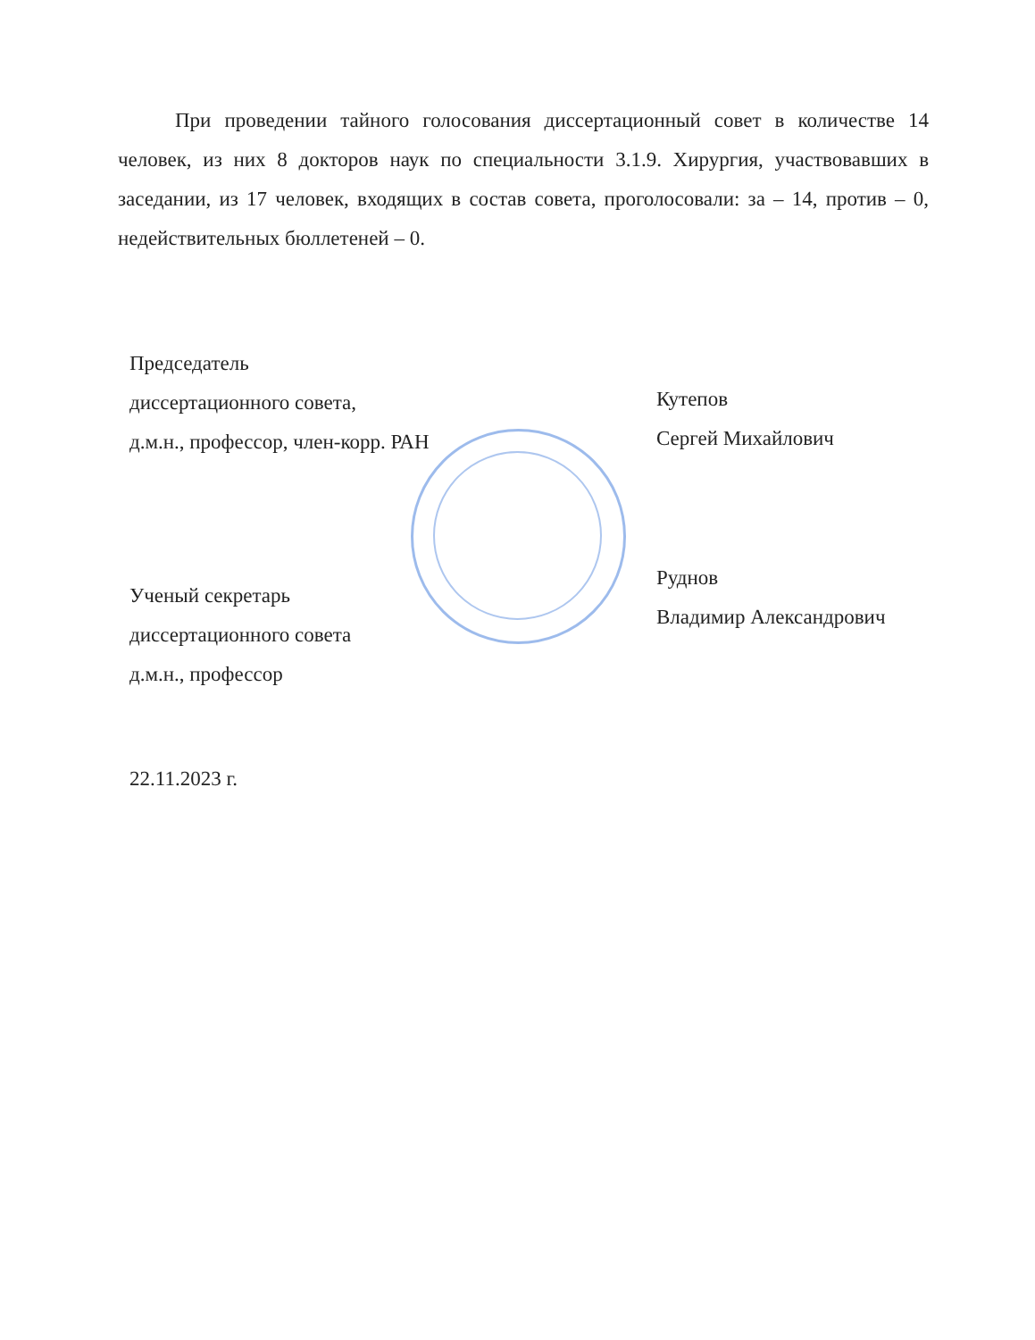При проведении тайного голосования диссертационный совет в количестве 14 человек, из них 8 докторов наук по специальности 3.1.9. Хирургия, участвовавших в заседании, из 17 человек, входящих в состав совета, проголосовали: за – 14, против – 0, недействительных бюллетеней – 0.
Председатель
диссертационного совета,
д.м.н., профессор, член-корр. РАН
Кутепов
Сергей Михайлович
Ученый секретарь
диссертационного совета
д.м.н., профессор
Руднов
Владимир Александрович
22.11.2023 г.